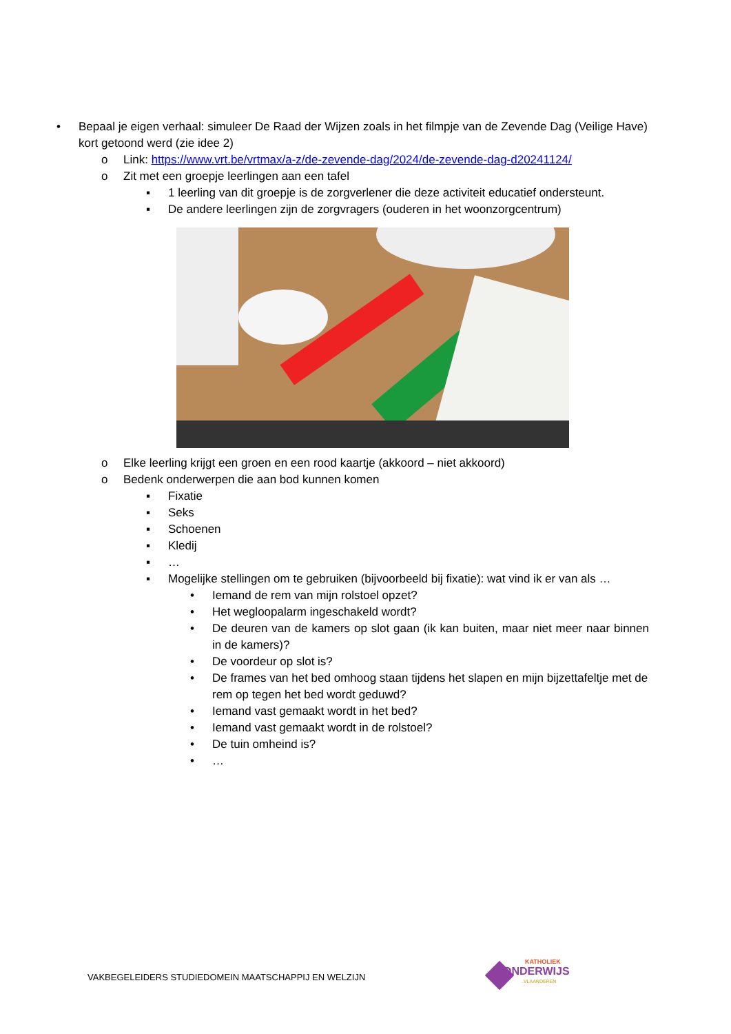• Bepaal je eigen verhaal: simuleer De Raad der Wijzen zoals in het filmpje van de Zevende Dag (Veilige Have) kort getoond werd (zie idee 2)
o Link: https://www.vrt.be/vrtmax/a-z/de-zevende-dag/2024/de-zevende-dag-d20241124/
o Zit met een groepje leerlingen aan een tafel
▪ 1 leerling van dit groepje is de zorgverlener die deze activiteit educatief ondersteunt.
▪ De andere leerlingen zijn de zorgvragers (ouderen in het woonzorgcentrum)
o Elke leerling krijgt een groen en een rood kaartje (akkoord – niet akkoord)
o Bedenk onderwerpen die aan bod kunnen komen
▪ Fixatie
▪ Seks
▪ Schoenen
▪ Kledij
▪ …
▪ Mogelijke stellingen om te gebruiken (bijvoorbeeld bij fixatie): wat vind ik er van als …
• Iemand de rem van mijn rolstoel opzet?
• Het wegloopalarm ingeschakeld wordt?
• De deuren van de kamers op slot gaan (ik kan buiten, maar niet meer naar binnen in de kamers)?
• De voordeur op slot is?
• De frames van het bed omhoog staan tijdens het slapen en mijn bijzettafeltje met de rem op tegen het bed wordt geduwd?
• Iemand vast gemaakt wordt in het bed?
• Iemand vast gemaakt wordt in de rolstoel?
• De tuin omheind is?
• …
VAKBEGELEIDERS STUDIEDOMEIN MAATSCHAPPIJ EN WELZIJN
KATHOLIEK
ONDERWIJS
.VLAANDEREN